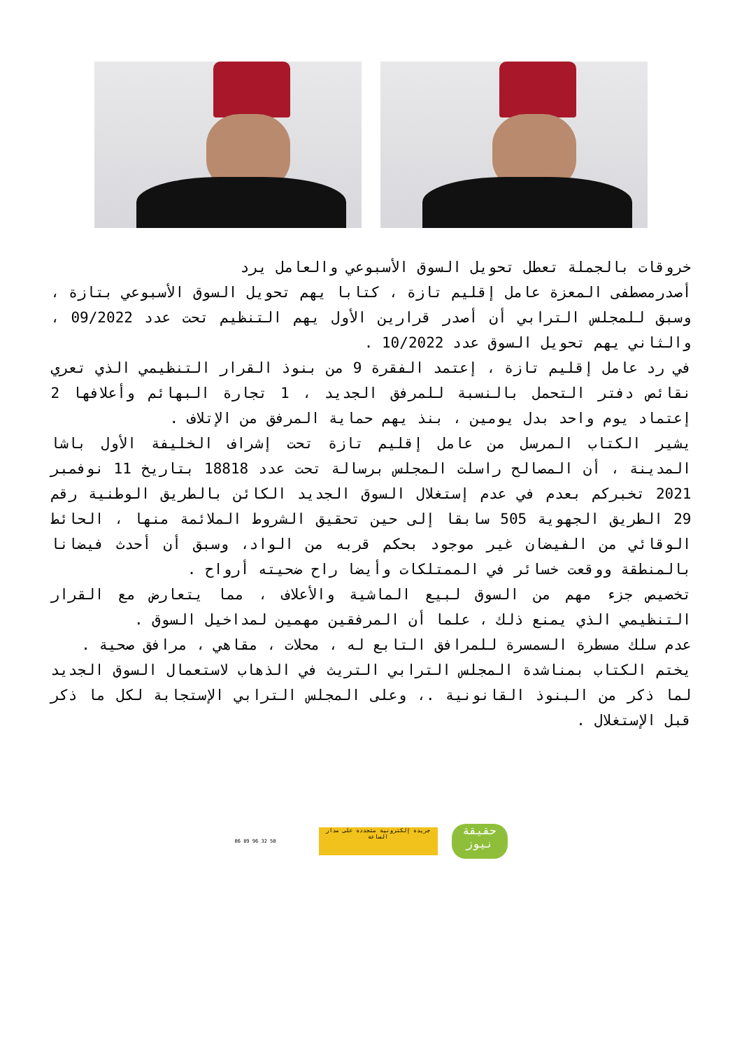خروقات بالجملة تعطل تحويل السوق الأسبوعي والعامل يرد
أصدرمصطفى المعزة عامل إقليم تازة ، كتابا يهم تحويل السوق الأسبوعي بتازة ، وسبق للمجلس الترابي أن أصدر قرارين الأول يهم التنظيم تحت عدد 09/2022 ، والثاني يهم تحويل السوق عدد 10/2022 .
في رد عامل إقليم تازة ، إعتمد الفقرة 9 من بنوذ القرار التنظيمي الذي تعري نقائص دفتر التحمل بالنسبة للمرفق الجديد ، 1 تجارة البهائم وأعلافها 2 إعتماد يوم واحد بدل يومين ، بنذ يهم حماية المرفق من الإتلاف .
يشير الكتاب المرسل من عامل إقليم تازة تحت إشراف الخليفة الأول باشا المدينة ، أن المصالح راسلت المجلس برسالة تحت عدد 18818 بتاريخ 11 نوفمبر 2021 تخبركم بعدم في عدم إستغلال السوق الجديد الكائن بالطريق الوطنية رقم 29 الطريق الجهوية 505 سابقا إلى حين تحقيق الشروط الملائمة منها ، الحائط الوقائي من الفيضان غير موجود بحكم قربه من الواد، وسبق أن أحدث فيضانا بالمنطقة ووقعت خسائر في الممتلكات وأيضا راح ضحيته أرواح .
تخصيص جزء مهم من السوق لبيع الماشية والأعلاف ، مما يتعارض مع القرار التنظيمي الذي يمنع ذلك ، علما أن المرفقين مهمين لمداخيل السوق .
عدم سلك مسطرة السمسرة للمرافق التابع له ، محلات ، مقاهي ، مرافق صحية .
يختم الكتاب بمناشدة المجلس الترابي التريث في الذهاب لاستعمال السوق الجديد لما ذكر من البنوذ القانونية .، وعلى المجلس الترابي الإستجابة لكل ما ذكر قبل الإستغلال .
06 89 96 32 50
جريدة إلكترونية متجددة على مدار الساعة
حقيقة نيوز